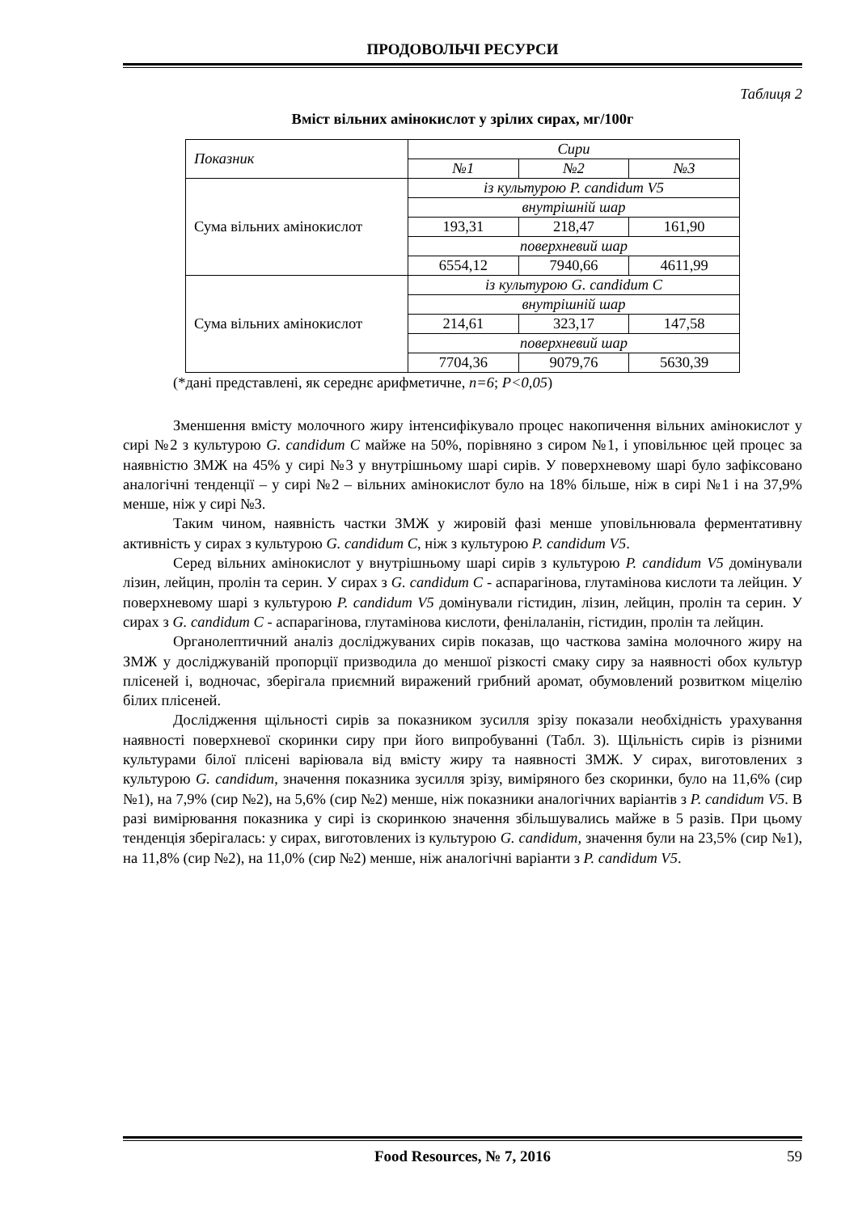ПРОДОВОЛЬЧІ РЕСУРСИ
Таблиця 2
Вміст вільних амінокислот у зрілих сирах, мг/100г
| Показник | Сири | | |
| | №1 | №2 | №3 |
| Сума вільних амінокислот | із культурою P. candidum V5 | | |
| | внутрішній шар | | |
| | 193,31 | 218,47 | 161,90 |
| | поверхневий шар | | |
| | 6554,12 | 7940,66 | 4611,99 |
| Сума вільних амінокислот | із культурою G. candidum C | | |
| | внутрішній шар | | |
| | 214,61 | 323,17 | 147,58 |
| | поверхневий шар | | |
| | 7704,36 | 9079,76 | 5630,39 |
(*дані представлені, як середнє арифметичне, n=6; P<0,05)
Зменшення вмісту молочного жиру інтенсифікувало процес накопичення вільних амінокислот у сирі №2 з культурою G. candidum C майже на 50%, порівняно з сиром №1, і уповільнює цей процес за наявністю ЗМЖ на 45% у сирі №3 у внутрішньому шарі сирів. У поверхневому шарі було зафіксовано аналогічні тенденції – у сирі №2 – вільних амінокислот було на 18% більше, ніж в сирі №1 і на 37,9% менше, ніж у сирі №3.
Таким чином, наявність частки ЗМЖ у жировій фазі менше уповільнювала ферментативну активність у сирах з культурою G. candidum C, ніж з культурою P. candidum V5.
Серед вільних амінокислот у внутрішньому шарі сирів з культурою P. candidum V5 домінували лізин, лейцин, пролін та серин. У сирах з G. candidum C - аспарагінова, глутамінова кислоти та лейцин. У поверхневому шарі з культурою P. candidum V5 домінували гістидин, лізин, лейцин, пролін та серин. У сирах з G. candidum C - аспарагінова, глутамінова кислоти, фенілаланін, гістидин, пролін та лейцин.
Органолептичний аналіз досліджуваних сирів показав, що часткова заміна молочного жиру на ЗМЖ у досліджуваній пропорції призводила до меншої різкості смаку сиру за наявності обох культур плісеней і, водночас, зберігала приємний виражений грибний аромат, обумовлений розвитком міцелію білих плісеней.
Дослідження щільності сирів за показником зусилля зрізу показали необхідність урахування наявності поверхневої скоринки сиру при його випробуванні (Табл. 3). Щільність сирів із різними культурами білої плісені варіювала від вмісту жиру та наявності ЗМЖ. У сирах, виготовлених з культурою G. candidum, значення показника зусилля зрізу, виміряного без скоринки, було на 11,6% (сир №1), на 7,9% (сир №2), на 5,6% (сир №2) менше, ніж показники аналогічних варіантів з P. candidum V5. В разі вимірювання показника у сирі із скоринкою значення збільшувались майже в 5 разів. При цьому тенденція зберігалась: у сирах, виготовлених із культурою G. candidum, значення були на 23,5% (сир №1), на 11,8% (сир №2), на 11,0% (сир №2) менше, ніж аналогічні варіанти з P. candidum V5.
Food Resources, № 7, 2016 59